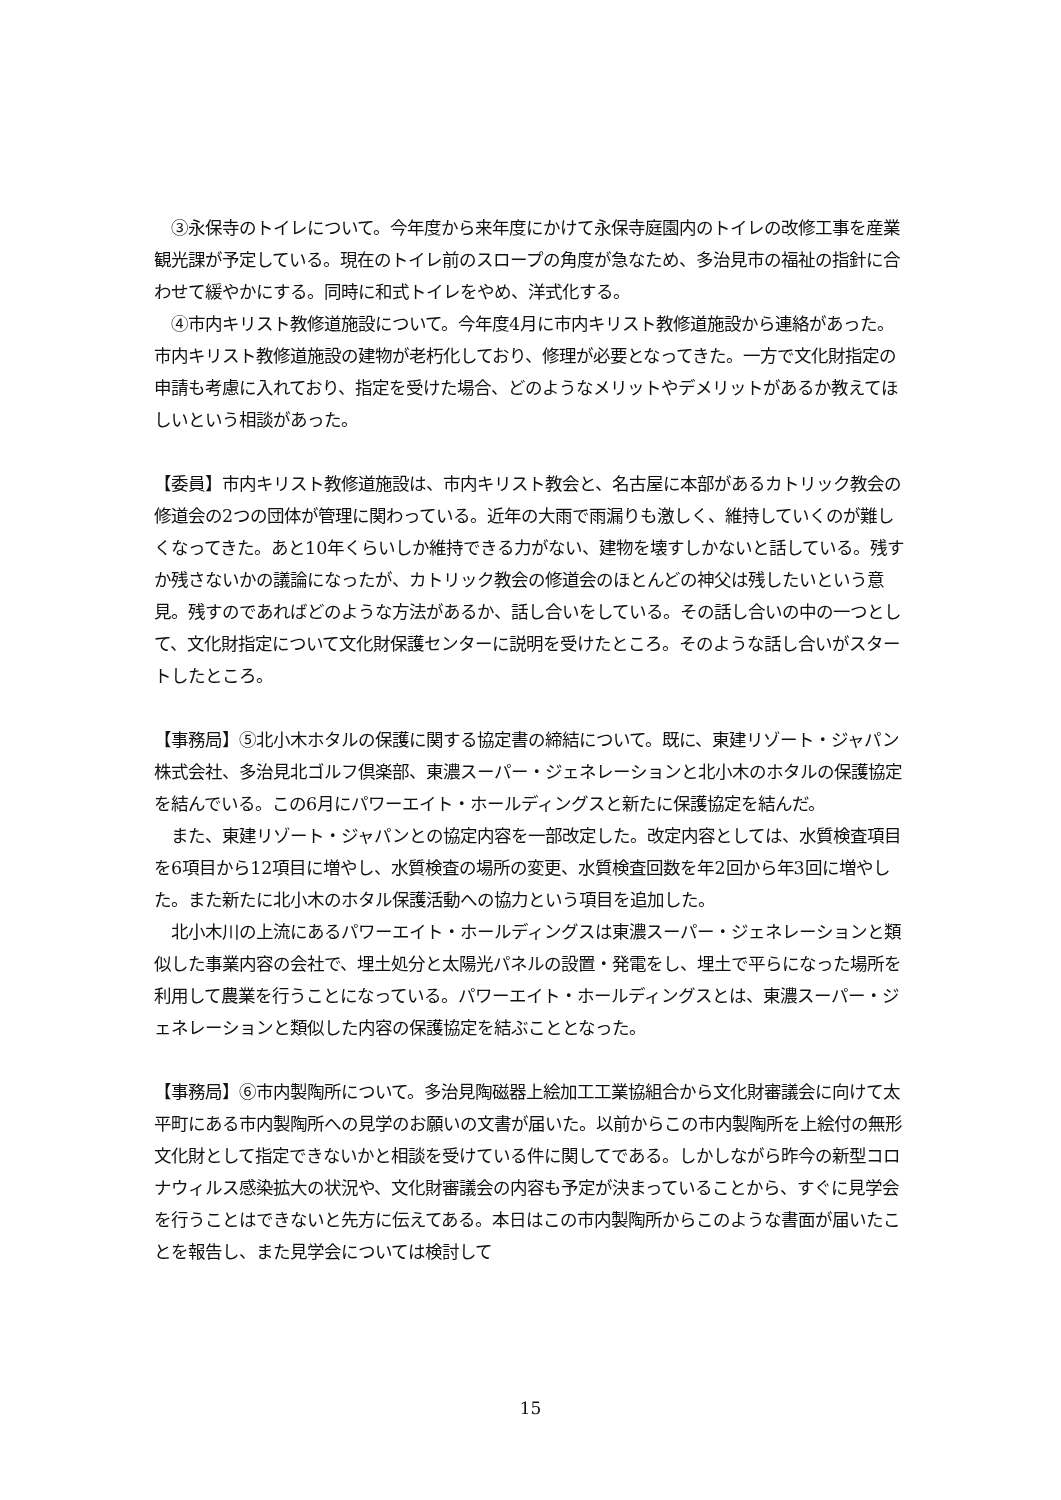③永保寺のトイレについて。今年度から来年度にかけて永保寺庭園内のトイレの改修工事を産業観光課が予定している。現在のトイレ前のスロープの角度が急なため、多治見市の福祉の指針に合わせて緩やかにする。同時に和式トイレをやめ、洋式化する。
　④市内キリスト教修道施設について。今年度4月に市内キリスト教修道施設から連絡があった。市内キリスト教修道施設の建物が老朽化しており、修理が必要となってきた。一方で文化財指定の申請も考慮に入れており、指定を受けた場合、どのようなメリットやデメリットがあるか教えてほしいという相談があった。
【委員】市内キリスト教修道施設は、市内キリスト教会と、名古屋に本部があるカトリック教会の修道会の2つの団体が管理に関わっている。近年の大雨で雨漏りも激しく、維持していくのが難しくなってきた。あと10年くらいしか維持できる力がない、建物を壊すしかないと話している。残すか残さないかの議論になったが、カトリック教会の修道会のほとんどの神父は残したいという意見。残すのであればどのような方法があるか、話し合いをしている。その話し合いの中の一つとして、文化財指定について文化財保護センターに説明を受けたところ。そのような話し合いがスタートしたところ。
【事務局】⑤北小木ホタルの保護に関する協定書の締結について。既に、東建リゾート・ジャパン株式会社、多治見北ゴルフ倶楽部、東濃スーパー・ジェネレーションと北小木のホタルの保護協定を結んでいる。この6月にパワーエイト・ホールディングスと新たに保護協定を結んだ。
　また、東建リゾート・ジャパンとの協定内容を一部改定した。改定内容としては、水質検査項目を6項目から12項目に増やし、水質検査の場所の変更、水質検査回数を年2回から年3回に増やした。また新たに北小木のホタル保護活動への協力という項目を追加した。
　北小木川の上流にあるパワーエイト・ホールディングスは東濃スーパー・ジェネレーションと類似した事業内容の会社で、埋土処分と太陽光パネルの設置・発電をし、埋土で平らになった場所を利用して農業を行うことになっている。パワーエイト・ホールディングスとは、東濃スーパー・ジェネレーションと類似した内容の保護協定を結ぶこととなった。
【事務局】⑥市内製陶所について。多治見陶磁器上絵加工工業協組合から文化財審議会に向けて太平町にある市内製陶所への見学のお願いの文書が届いた。以前からこの市内製陶所を上絵付の無形文化財として指定できないかと相談を受けている件に関してである。しかしながら昨今の新型コロナウィルス感染拡大の状況や、文化財審議会の内容も予定が決まっていることから、すぐに見学会を行うことはできないと先方に伝えてある。本日はこの市内製陶所からこのような書面が届いたことを報告し、また見学会については検討して
15